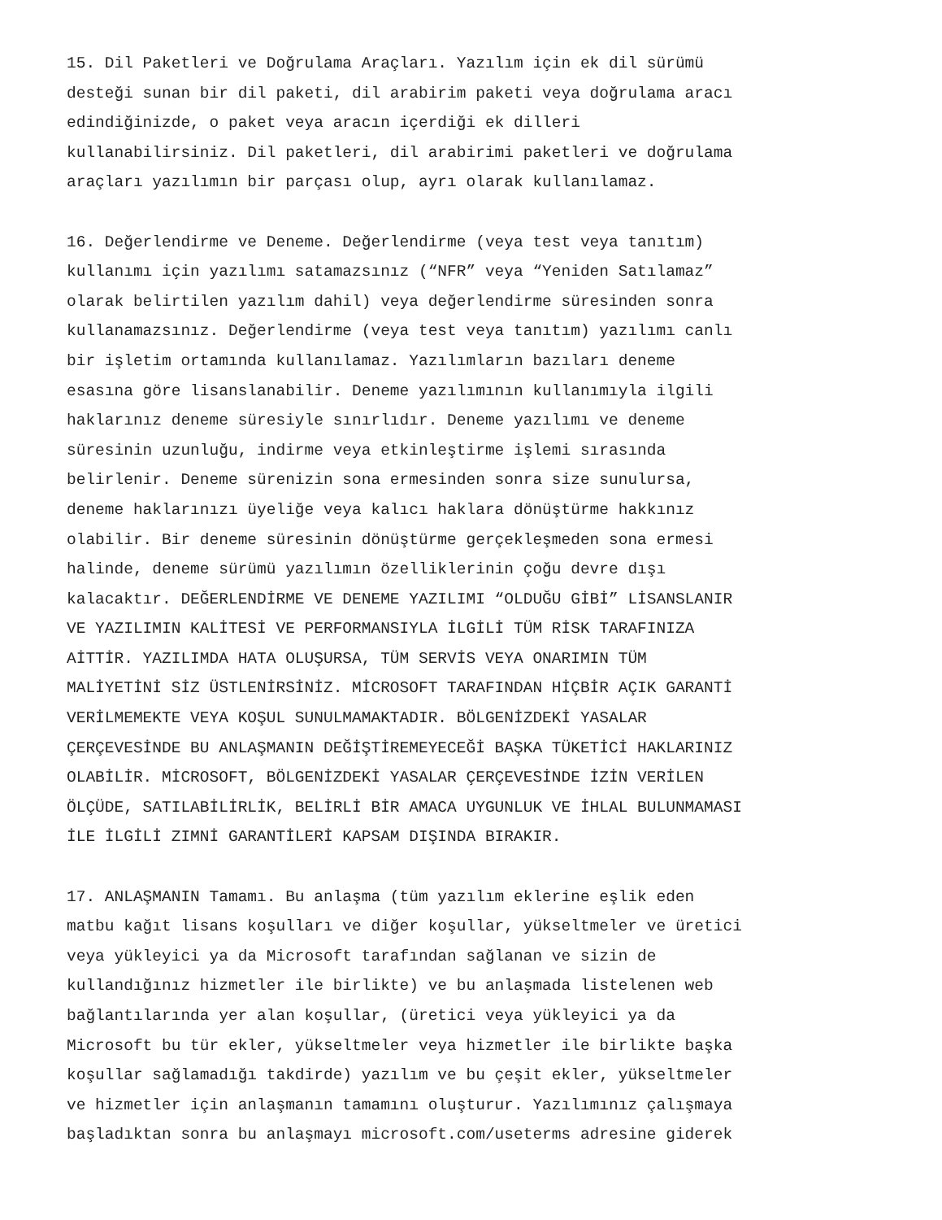15. Dil Paketleri ve Doğrulama Araçları. Yazılım için ek dil sürümü desteği sunan bir dil paketi, dil arabirim paketi veya doğrulama aracı edindiğinizde, o paket veya aracın içerdiği ek dilleri kullanabilirsiniz. Dil paketleri, dil arabirimi paketleri ve doğrulama araçları yazılımın bir parçası olup, ayrı olarak kullanılamaz.
16. Değerlendirme ve Deneme. Değerlendirme (veya test veya tanıtım) kullanımı için yazılımı satamazsınız (“NFR” veya “Yeniden Satılamaz” olarak belirtilen yazılım dahil) veya değerlendirme süresinden sonra kullanamazsınız. Değerlendirme (veya test veya tanıtım) yazılımı canlı bir işletim ortamında kullanılamaz. Yazılımların bazıları deneme esasına göre lisanslanabilir. Deneme yazılımının kullanımıyla ilgili haklarınız deneme süresiyle sınırlıdır. Deneme yazılımı ve deneme süresinin uzunluğu, indirme veya etkinleştirme işlemi sırasında belirlenir. Deneme sürenizin sona ermesinden sonra size sunulursa, deneme haklarınızı üyeliğe veya kalıcı haklara dönüştürme hakkınız olabilir. Bir deneme süresinin dönüştürme gerçekleşmeden sona ermesi halinde, deneme sürümü yazılımın özelliklerinin çoğu devre dışı kalacaktır. DEĞERLENDİRME VE DENEME YAZILIMI “OLDUĞU GİBİ” LİSANSLANIR VE YAZILIMIN KALİTESİ VE PERFORMANSIYLA İLGİLİ TÜM RİSK TARAFINIZA AİTTİR. YAZILIMDA HATA OLUŞURSA, TÜM SERVİS VEYA ONARIMIN TÜM MALİYETİNİ SİZ ÜSTLENİRSİNİZ. MİCROSOFT TARAFINDAN HİÇBİR AÇIK GARANTİ VERİLMEMEKTE VEYA KOŞUL SUNULMAMAKTADIR. BÖLGENİZDEKİ YASALAR ÇERÇEVESİNDE BU ANLAŞMANIN DEĞİŞTİREMEYECEĞİ BAŞKA TÜKETİCİ HAKLARINIZ OLABİLİR. MİCROSOFT, BÖLGENİZDEKİ YASALAR ÇERÇEVESİNDE İZİN VERİLEN ÖLÇÜDE, SATILABİLİRLİK, BELİRLİ BİR AMACA UYGUNLUK VE İHLAL BULUNMAMASI İLE İLGİLİ ZIMNİ GARANTİLERİ KAPSAM DIŞINDA BIRAKIR.
17. ANLAŞMANIN Tamamı. Bu anlaşma (tüm yazılım eklerine eşlik eden matbu kağıt lisans koşulları ve diğer koşullar, yükseltmeler ve üretici veya yükleyici ya da Microsoft tarafından sağlanan ve sizin de kullandığınız hizmetler ile birlikte) ve bu anlaşmada listelenen web bağlantılarında yer alan koşullar, (üretici veya yükleyici ya da Microsoft bu tür ekler, yükseltmeler veya hizmetler ile birlikte başka koşullar sağlamadığı takdirde) yazılım ve bu çeşit ekler, yükseltmeler ve hizmetler için anlaşmanın tamamını oluşturur. Yazılımınız çalışmaya başladıktan sonra bu anlaşmayı microsoft.com/useterms adresine giderek